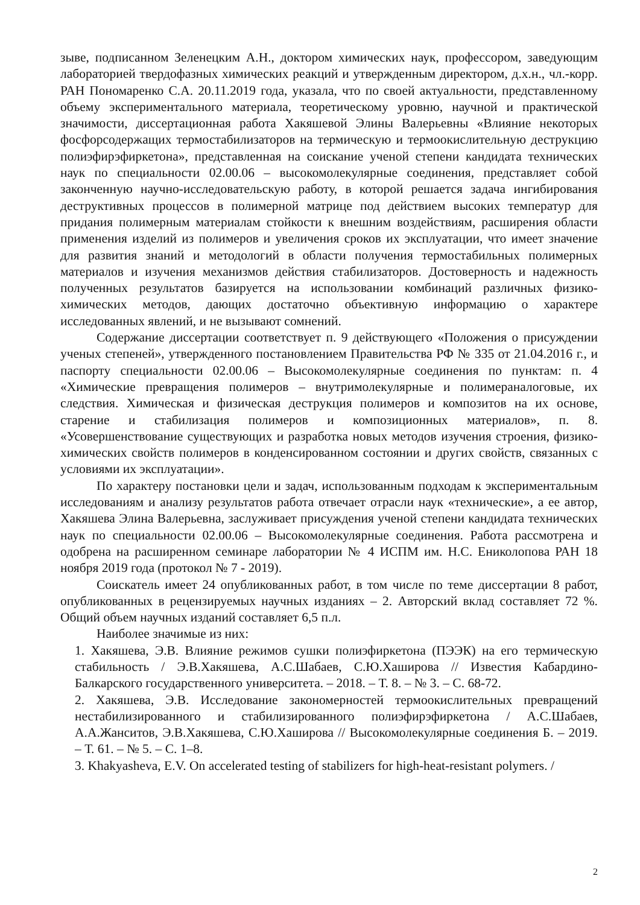зыве, подписанном Зеленецким А.Н., доктором химических наук, профессором, заведующим лабораторией твердофазных химических реакций и утвержденным директором, д.х.н., чл.-корр. РАН Пономаренко С.А. 20.11.2019 года, указала, что по своей актуальности, представленному объему экспериментального материала, теоретическому уровню, научной и практической значимости, диссертационная работа Хакяшевой Элины Валерьевны «Влияние некоторых фосфорсодержащих термостабилизаторов на термическую и термоокислительную деструкцию полиэфирэфиркетона», представленная на соискание ученой степени кандидата технических наук по специальности 02.00.06 – высокомолекулярные соединения, представляет собой законченную научно-исследовательскую работу, в которой решается задача ингибирования деструктивных процессов в полимерной матрице под действием высоких температур для придания полимерным материалам стойкости к внешним воздействиям, расширения области применения изделий из полимеров и увеличения сроков их эксплуатации, что имеет значение для развития знаний и методологий в области получения термостабильных полимерных материалов и изучения механизмов действия стабилизаторов. Достоверность и надежность полученных результатов базируется на использовании комбинаций различных физико-химических методов, дающих достаточно объективную информацию о характере исследованных явлений, и не вызывают сомнений.
Содержание диссертации соответствует п. 9 действующего «Положения о присуждении ученых степеней», утвержденного постановлением Правительства РФ № 335 от 21.04.2016 г., и паспорту специальности 02.00.06 – Высокомолекулярные соединения по пунктам: п. 4 «Химические превращения полимеров – внутримолекулярные и полимераналоговые, их следствия. Химическая и физическая деструкция полимеров и композитов на их основе, старение и стабилизация полимеров и композиционных материалов», п. 8. «Усовершенствование существующих и разработка новых методов изучения строения, физико-химических свойств полимеров в конденсированном состоянии и других свойств, связанных с условиями их эксплуатации».
По характеру постановки цели и задач, использованным подходам к экспериментальным исследованиям и анализу результатов работа отвечает отрасли наук «технические», а ее автор, Хакяшева Элина Валерьевна, заслуживает присуждения ученой степени кандидата технических наук по специальности 02.00.06 – Высокомолекулярные соединения. Работа рассмотрена и одобрена на расширенном семинаре лаборатории № 4 ИСПМ им. Н.С. Ениколопова РАН 18 ноября 2019 года (протокол № 7 - 2019).
Соискатель имеет 24 опубликованных работ, в том числе по теме диссертации 8 работ, опубликованных в рецензируемых научных изданиях – 2. Авторский вклад составляет 72 %. Общий объем научных изданий составляет 6,5 п.л.
Наиболее значимые из них:
1. Хакяшева, Э.В. Влияние режимов сушки полиэфиркетона (ПЭЭК) на его термическую стабильность / Э.В.Хакяшева, А.С.Шабаев, С.Ю.Хаширова // Известия Кабардино-Балкарского государственного университета. – 2018. – Т. 8. – № 3. – С. 68-72.
2. Хакяшева, Э.В. Исследование закономерностей термоокислительных превращений нестабилизированного и стабилизированного полиэфирэфиркетона / А.С.Шабаев, А.А.Жанситов, Э.В.Хакяшева, С.Ю.Хаширова // Высокомолекулярные соединения Б. – 2019. – Т. 61. – № 5. – С. 1–8.
3. Khakyasheva, E.V. On accelerated testing of stabilizers for high-heat-resistant polymers. /
2